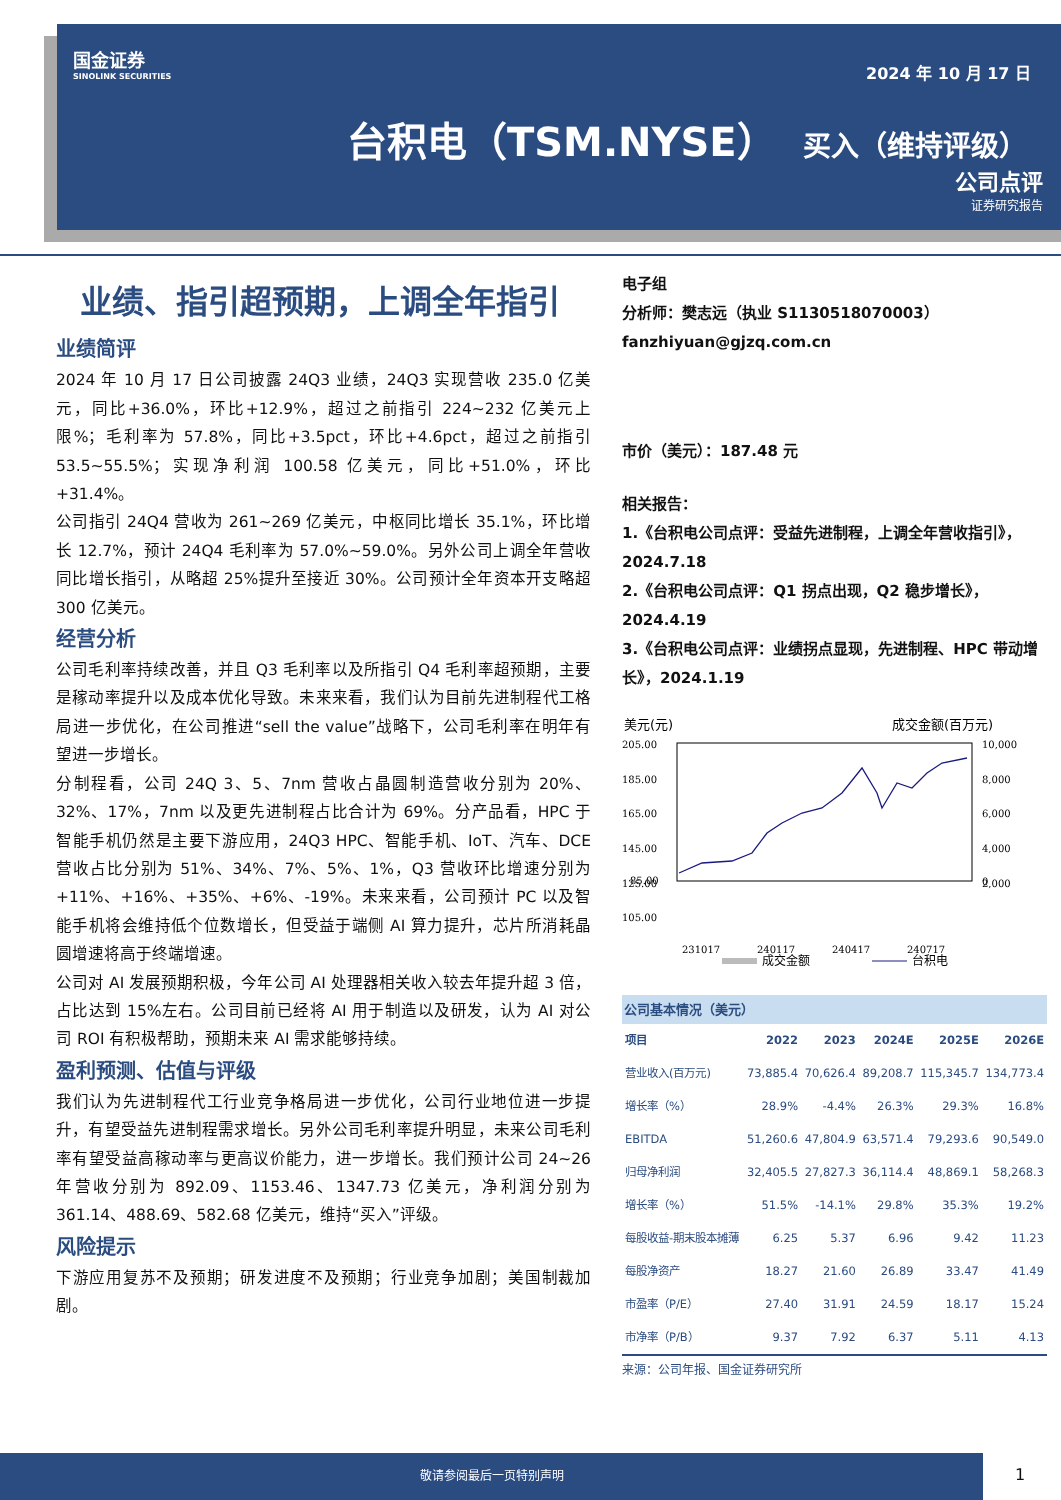国金证券
SINOLINK SECURITIES
2024 年 10 月 17 日
台积电（TSM.NYSE） 买入（维持评级）
公司点评
证券研究报告
业绩、指引超预期，上调全年指引
业绩简评
2024 年 10 月 17 日公司披露 24Q3 业绩，24Q3 实现营收 235.0 亿美元，同比+36.0%，环比+12.9%，超过之前指引 224~232 亿美元上限%；毛利率为 57.8%，同比+3.5pct，环比+4.6pct，超过之前指引 53.5~55.5%；实现净利润 100.58 亿美元，同比+51.0%，环比+31.4%。
公司指引 24Q4 营收为 261~269 亿美元，中枢同比增长 35.1%，环比增长 12.7%，预计 24Q4 毛利率为 57.0%~59.0%。另外公司上调全年营收同比增长指引，从略超 25%提升至接近 30%。公司预计全年资本开支略超 300 亿美元。
经营分析
公司毛利率持续改善，并且 Q3 毛利率以及所指引 Q4 毛利率超预期，主要是稼动率提升以及成本优化导致。未来来看，我们认为目前先进制程代工格局进一步优化，在公司推进“sell the value”战略下，公司毛利率在明年有望进一步增长。
分制程看，公司 24Q 3、5、7nm 营收占晶圆制造营收分别为 20%、32%、17%，7nm 以及更先进制程占比合计为 69%。分产品看，HPC 于智能手机仍然是主要下游应用，24Q3 HPC、智能手机、IoT、汽车、DCE 营收占比分别为 51%、34%、7%、5%、1%，Q3 营收环比增速分别为+11%、+16%、+35%、+6%、-19%。未来来看，公司预计 PC 以及智能手机将会维持低个位数增长，但受益于端侧 AI 算力提升，芯片所消耗晶圆增速将高于终端增速。
公司对 AI 发展预期积极，今年公司 AI 处理器相关收入较去年提升超 3 倍，占比达到 15%左右。公司目前已经将 AI 用于制造以及研发，认为 AI 对公司 ROI 有积极帮助，预期未来 AI 需求能够持续。
盈利预测、估值与评级
我们认为先进制程代工行业竞争格局进一步优化，公司行业地位进一步提升，有望受益先进制程需求增长。另外公司毛利率提升明显，未来公司毛利率有望受益高稼动率与更高议价能力，进一步增长。我们预计公司 24~26 年营收分别为 892.09、1153.46、1347.73 亿美元，净利润分别为 361.14、488.69、582.68 亿美元，维持“买入”评级。
风险提示
下游应用复苏不及预期；研发进度不及预期；行业竞争加剧；美国制裁加剧。
电子组
分析师：樊志远（执业 S1130518070003）
fanzhiyuan@gjzq.com.cn
市价（美元）：187.48 元
相关报告：
1.《台积电公司点评：受益先进制程，上调全年营收指引》，2024.7.18
2.《台积电公司点评：Q1 拐点出现，Q2 稳步增长》，2024.4.19
3.《台积电公司点评：业绩拐点显现，先进制程、HPC 带动增长》，2024.1.19
美元(元)
成交金额(百万元)
205.00
185.00
165.00
145.00
125.00
105.00
85.00
10,000
8,000
6,000
4,000
2,000
0
231017
240117
240417
240717
成交金额
台积电
公司基本情况（美元）
| 项目 | 2022 | 2023 | 2024E | 2025E | 2026E |
| --- | --- | --- | --- | --- | --- |
| 营业收入(百万元) | 73,885.4 | 70,626.4 | 89,208.7 | 115,345.7 | 134,773.4 |
| 增长率（%） | 28.9% | -4.4% | 26.3% | 29.3% | 16.8% |
| EBITDA | 51,260.6 | 47,804.9 | 63,571.4 | 79,293.6 | 90,549.0 |
| 归母净利润 | 32,405.5 | 27,827.3 | 36,114.4 | 48,869.1 | 58,268.3 |
| 增长率（%） | 51.5% | -14.1% | 29.8% | 35.3% | 19.2% |
| 每股收益-期末股本摊薄 | 6.25 | 5.37 | 6.96 | 9.42 | 11.23 |
| 每股净资产 | 18.27 | 21.60 | 26.89 | 33.47 | 41.49 |
| 市盈率（P/E） | 27.40 | 31.91 | 24.59 | 18.17 | 15.24 |
| 市净率（P/B） | 9.37 | 7.92 | 6.37 | 5.11 | 4.13 |
来源：公司年报、国金证券研究所
敬请参阅最后一页特别声明
1